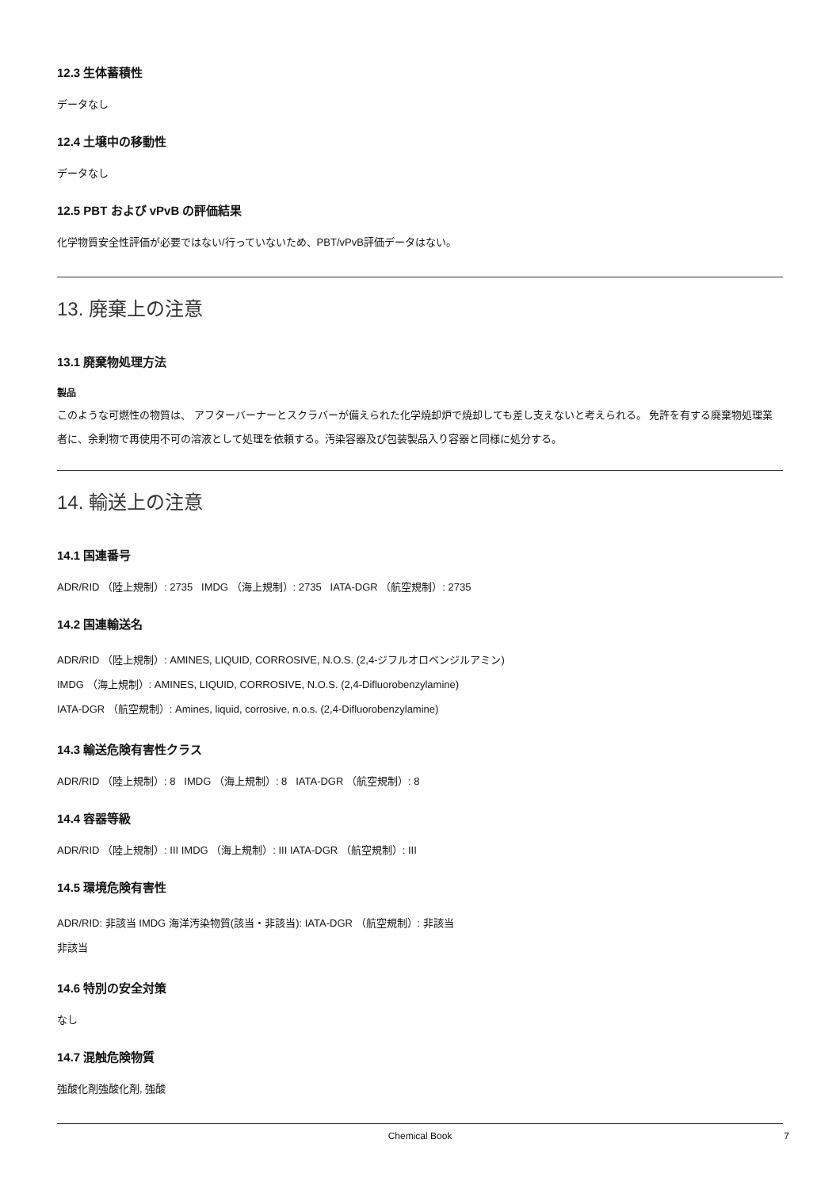12.3 生体蓄積性
データなし
12.4 土壌中の移動性
データなし
12.5 PBT および vPvB の評価結果
化学物質安全性評価が必要ではない/行っていないため、PBT/vPvB評価データはない。
13. 廃棄上の注意
13.1 廃棄物処理方法
製品
このような可燃性の物質は、 アフターバーナーとスクラバーが備えられた化学焼却炉で焼却しても差し支えないと考えられる。 免許を有する廃棄物処理業者に、余剰物で再使用不可の溶液として処理を依頼する。汚染容器及び包装製品入り容器と同様に処分する。
14. 輸送上の注意
14.1 国連番号
ADR/RID （陸上規制）: 2735 IMDG （海上規制）: 2735 IATA-DGR （航空規制）: 2735
14.2 国連輸送名
ADR/RID （陸上規制）: AMINES, LIQUID, CORROSIVE, N.O.S. (2,4-ジフルオロベンジルアミン)
IMDG （海上規制）: AMINES, LIQUID, CORROSIVE, N.O.S. (2,4-Difluorobenzylamine)
IATA-DGR （航空規制）: Amines, liquid, corrosive, n.o.s. (2,4-Difluorobenzylamine)
14.3 輸送危険有害性クラス
ADR/RID （陸上規制）: 8 IMDG （海上規制）: 8 IATA-DGR （航空規制）: 8
14.4 容器等級
ADR/RID （陸上規制）: III IMDG （海上規制）: III IATA-DGR （航空規制）: III
14.5 環境危険有害性
ADR/RID: 非該当 IMDG 海洋汚染物質(該当・非該当): IATA-DGR （航空規制）: 非該当
非該当
14.6 特別の安全対策
なし
14.7 混触危険物質
強酸化剤強酸化剤, 強酸
Chemical Book 7